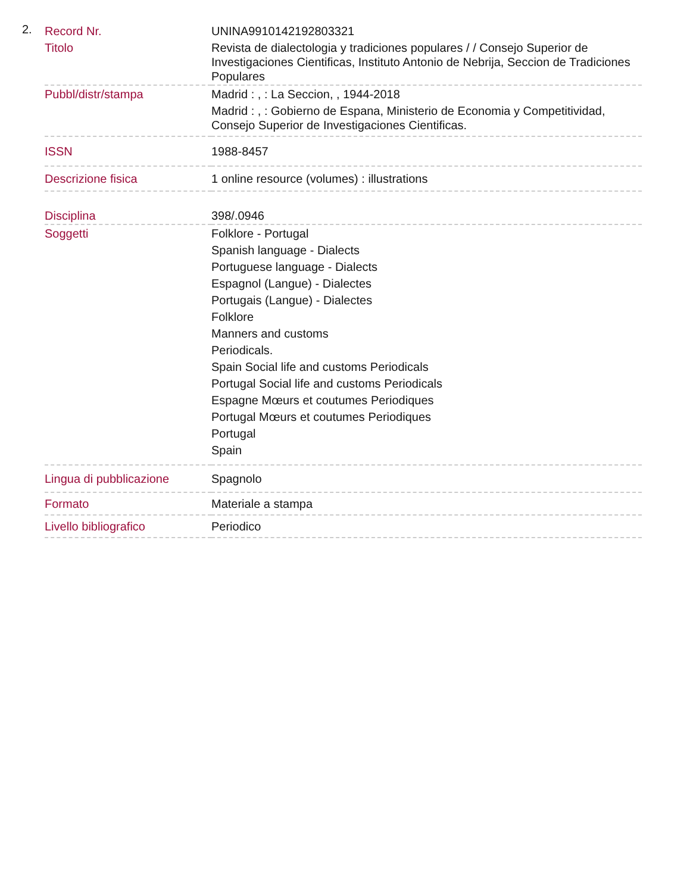2.
| Record Nr. | UNINA9910142192803321 |
| Titolo | Revista de dialectologia y tradiciones populares / / Consejo Superior de Investigaciones Cientificas, Instituto Antonio de Nebrija, Seccion de Tradiciones Populares |
| Pubbl/distr/stampa | Madrid : , : La Seccion, , 1944-2018 Madrid : , : Gobierno de Espana, Ministerio de Economia y Competitividad, Consejo Superior de Investigaciones Cientificas. |
| ISSN | 1988-8457 |
| Descrizione fisica | 1 online resource (volumes) : illustrations |
| Disciplina | 398/.0946 |
| Soggetti | Folklore - Portugal Spanish language - Dialects Portuguese language - Dialects Espagnol (Langue) - Dialectes Portugais (Langue) - Dialectes Folklore Manners and customs Periodicals. Spain Social life and customs Periodicals Portugal Social life and customs Periodicals Espagne Mœurs et coutumes Periodiques Portugal Mœurs et coutumes Periodiques Portugal Spain |
| Lingua di pubblicazione | Spagnolo |
| Formato | Materiale a stampa |
| Livello bibliografico | Periodico |